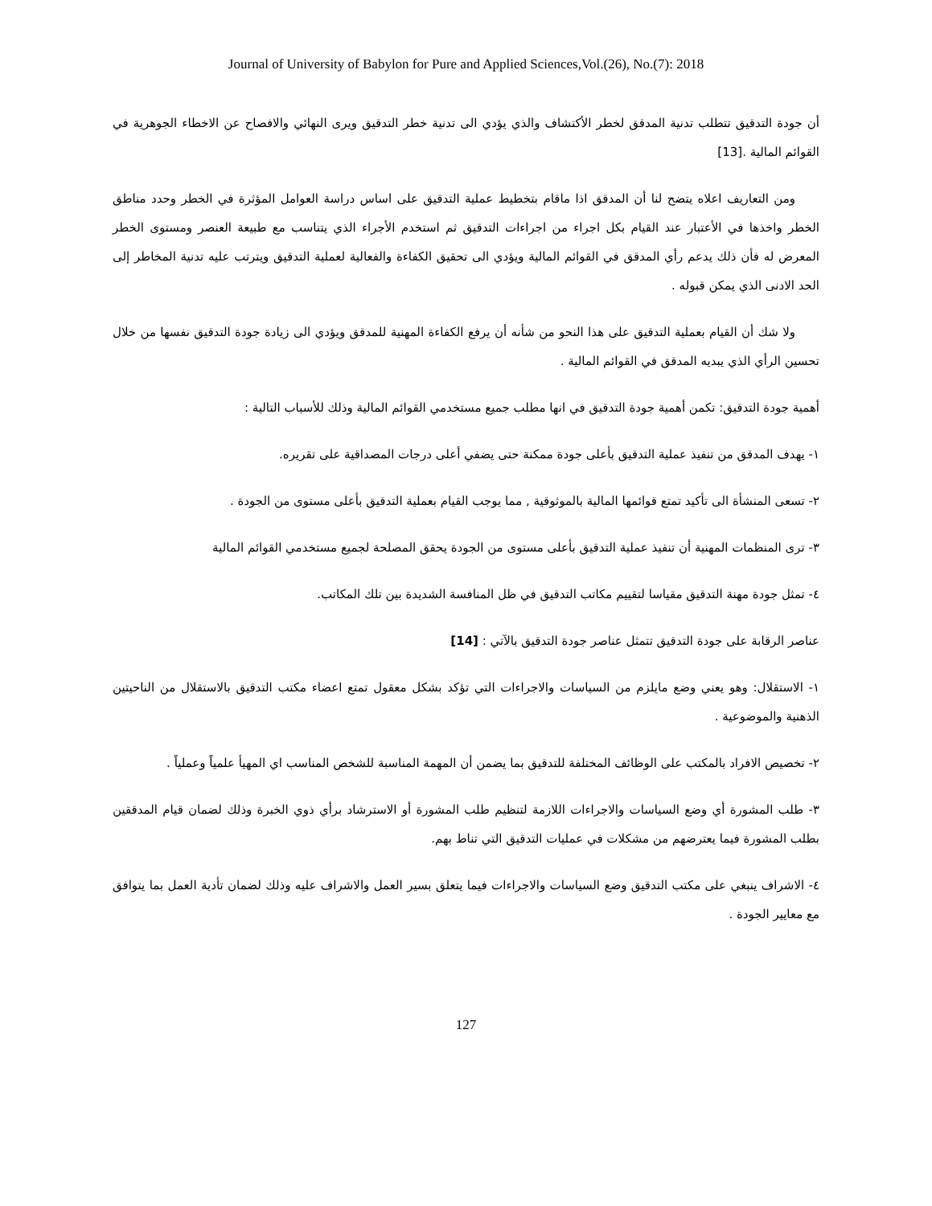Journal of University of Babylon for Pure and Applied Sciences,Vol.(26), No.(7): 2018
أن جودة التدقيق تتطلب تدنية المدقق لخطر الأكتشاف والذي يؤدي الى تدنية خطر التدقيق ويرى النهائي والافصاح عن الاخطاء الجوهرية في القوائم المالية .[13]
ومن التعاريف اعلاه يتضح لنا أن المدقق اذا ماقام بتخطيط عملية التدقيق على اساس دراسة العوامل المؤثرة في الخطر وحدد مناطق الخطر واخذها في الأعتبار عند القيام بكل اجراء من اجراءات التدقيق ثم استخدم الأجراء الذي يتناسب مع طبيعة العنصر ومستوى الخطر المعرض له فأن ذلك يدعم رأي المدقق في القوائم المالية ويؤدي الى تحقيق الكفاءة والفعالية لعملية التدقيق ويترتب عليه تدنية المخاطر إلى الحد الادنى الذي يمكن قبوله .
ولا شك أن القيام بعملية التدقيق على هذا النحو من شأنه أن يرفع الكفاءة المهنية للمدقق ويؤدي الى زيادة جودة التدقيق نفسها من خلال تحسين الرأي الذي يبديه المدقق في القوائم المالية .
أهمية جودة التدقيق: تكمن أهمية جودة التدقيق في انها مطلب جميع مستخدمي القوائم المالية وذلك للأسباب التالية :
١- يهدف المدقق من تنفيذ عملية التدقيق بأعلى جودة ممكنة حتى يضفي أعلى درجات المصداقية على تقريره.
٢- تسعى المنشأة الى تأكيد تمتع قوائمها المالية بالموثوقية , مما يوجب القيام بعملية التدقيق بأعلى مستوى من الجودة .
٣- ترى المنظمات المهنية أن تنفيذ عملية التدقيق بأعلى مستوى من الجودة يحقق المصلحة لجميع مستخدمي القوائم المالية
٤- تمثل جودة مهنة التدقيق مقياسا لتقييم مكاتب التدقيق في ظل المنافسة الشديدة بين تلك المكاتب.
عناصر الرقابة على جودة التدقيق تتمثل عناصر جودة التدقيق بالآتي : [14]
١- الاستقلال: وهو يعني وضع مايلزم من السياسات والاجراءات التي تؤكد بشكل معقول تمتع اعضاء مكتب التدقيق بالاستقلال من الناحيتين الذهنية والموضوعية .
٢- تخصيص الافراد بالمكتب على الوظائف المختلفة للتدقيق بما يضمن أن المهمة المناسبة للشخص المناسب اي المهيأ علمياً وعملياً .
٣- طلب المشورة أي وضع السياسات والاجراءات اللازمة لتنظيم طلب المشورة أو الاسترشاد برأي ذوي الخبرة وذلك لضمان قيام المدققين بطلب المشورة فيما يعترضهم من مشكلات في عمليات التدقيق التي تناط بهم.
٤- الاشراف ينبغي على مكتب التدقيق وضع السياسات والاجراءات فيما يتعلق بسير العمل والاشراف عليه وذلك لضمان تأدية العمل بما يتوافق مع معايير الجودة .
127